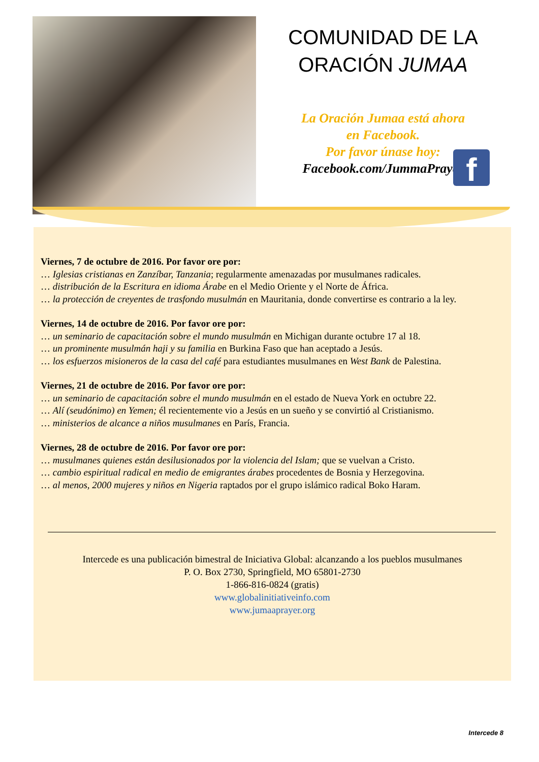COMUNIDAD DE LA
ORACIÓN JUMAA
La Oración Jumaa está ahora
en Facebook.
Por favor únase hoy:
Facebook.com/JummaPrayer
f
Viernes, 7 de octubre de 2016. Por favor ore por:
… Iglesias cristianas en Zanzíbar, Tanzania; regularmente amenazadas por musulmanes radicales.
… distribución de la Escritura en idioma Árabe en el Medio Oriente y el Norte de África.
… la protección de creyentes de trasfondo musulmán en Mauritania, donde convertirse es contrario a la ley.
Viernes, 14 de octubre de 2016. Por favor ore por:
… un seminario de capacitación sobre el mundo musulmán en Michigan durante octubre 17 al 18.
… un prominente musulmán haji y su familia en Burkina Faso que han aceptado a Jesús.
… los esfuerzos misioneros de la casa del café para estudiantes musulmanes en West Bank de Palestina.
Viernes, 21 de octubre de 2016. Por favor ore por:
… un seminario de capacitación sobre el mundo musulmán en el estado de Nueva York en octubre 22.
… Alí (seudónimo) en Yemen; él recientemente vio a Jesús en un sueño y se convirtió al Cristianismo.
… ministerios de alcance a niños musulmanes en París, Francia.
Viernes, 28 de octubre de 2016. Por favor ore por:
… musulmanes quienes están desilusionados por la violencia del Islam; que se vuelvan a Cristo.
… cambio espiritual radical en medio de emigrantes árabes procedentes de Bosnia y Herzegovina.
… al menos, 2000 mujeres y niños en Nigeria raptados por el grupo islámico radical Boko Haram.
Intercede es una publicación bimestral de Iniciativa Global: alcanzando a los pueblos musulmanes
P. O. Box 2730, Springfield, MO 65801-2730
1-866-816-0824 (gratis)
www.globalinitiativeinfo.com
www.jumaaprayer.org
Intercede 8